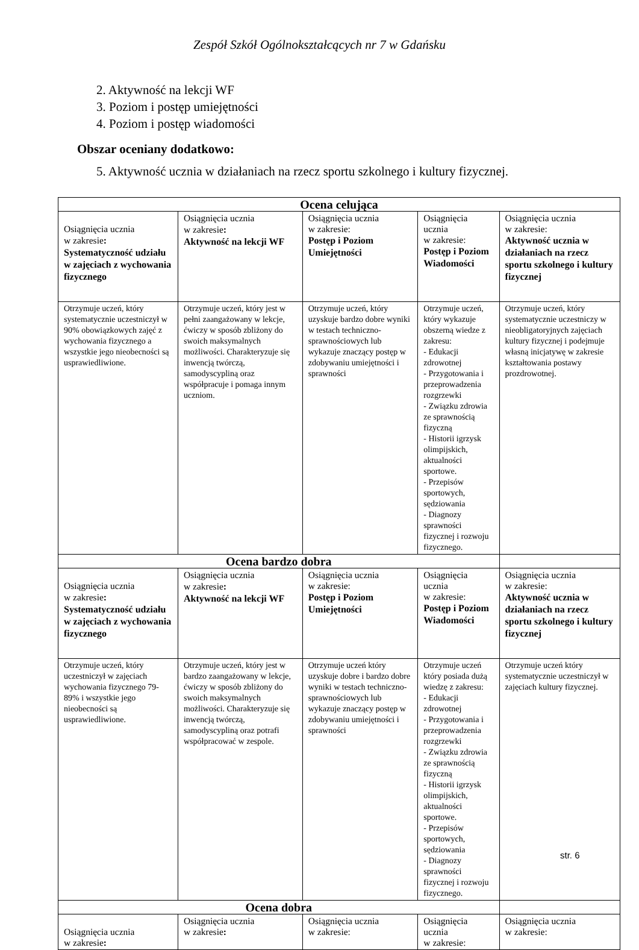Zespół Szkół Ogólnokształcących nr 7 w Gdańsku
2. Aktywność na lekcji WF
3. Poziom i postęp umiejętności
4. Poziom i postęp wiadomości
Obszar oceniany dodatkowo:
5. Aktywność ucznia w działaniach na rzecz sportu szkolnego i kultury fizycznej.
| Ocena celująca | | | | |
| Osiągnięcia ucznia w zakresie : Systematyczność udziału w zajęciach z wychowania fizycznego | Osiągnięcia ucznia w zakresie : Aktywność na lekcji WF | Osiągnięcia ucznia w zakresie: Postęp i Poziom Umiejętności | Osiągnięcia ucznia w zakresie: Postęp i Poziom Wiadomości | Osiągnięcia ucznia w zakresie: Aktywność ucznia w działaniach na rzecz sportu szkolnego i kultury fizycznej |
| Otrzymuje uczeń, który systematycznie uczestniczył w 90% obowiązkowych zajęć z wychowania fizycznego a wszystkie jego nieobecności są usprawiedliwione. | Otrzymuje uczeń, który jest w pełni zaangażowany w lekcje, ćwiczy w sposób zbliżony do swoich maksymalnych możliwości. Charakteryzuje się inwencją twórczą, samodyscypliną oraz współpracuje i pomaga innym uczniom. | Otrzymuje uczeń, który uzyskuje bardzo dobre wyniki w testach techniczno-sprawnościowych lub wykazuje znaczący postęp w zdobywaniu umiejętności i sprawności | Otrzymuje uczeń, który wykazuje obszerną wiedze z zakresu: - Edukacji zdrowotnej - Przygotowania i przeprowadzenia rozgrzewki - Związku zdrowia ze sprawnością fizyczną - Historii igrzysk olimpijskich, aktualności sportowe. - Przepisów sportowych, sędziowania - Diagnozy sprawności fizycznej i rozwoju fizycznego. | Otrzymuje uczeń, który systematycznie uczestniczy w nieobligatoryjnych zajęciach kultury fizycznej i podejmuje własną inicjatywę w zakresie kształtowania postawy prozdrowotnej. |
| Ocena bardzo dobra | | | | |
| Osiągnięcia ucznia w zakresie : Systematyczność udziału w zajęciach z wychowania fizycznego | Osiągnięcia ucznia w zakresie : Aktywność na lekcji WF | Osiągnięcia ucznia w zakresie: Postęp i Poziom Umiejętności | Osiągnięcia ucznia w zakresie: Postęp i Poziom Wiadomości | Osiągnięcia ucznia w zakresie: Aktywność ucznia w działaniach na rzecz sportu szkolnego i kultury fizycznej |
| Otrzymuje uczeń, który uczestniczył w zajęciach wychowania fizycznego 79-89% i wszystkie jego nieobecności są usprawiedliwione. | Otrzymuje uczeń, który jest w bardzo zaangażowany w lekcje, ćwiczy w sposób zbliżony do swoich maksymalnych możliwości. Charakteryzuje się inwencją twórczą, samodyscypliną oraz potrafi współpracować w zespole. | Otrzymuje uczeń który uzyskuje dobre i bardzo dobre wyniki w testach techniczno-sprawnościowych lub wykazuje znaczący postęp w zdobywaniu umiejętności i sprawności | Otrzymuje uczeń który posiada dużą wiedzę z zakresu: - Edukacji zdrowotnej - Przygotowania i przeprowadzenia rozgrzewki - Związku zdrowia ze sprawnością fizyczną - Historii igrzysk olimpijskich, aktualności sportowe. - Przepisów sportowych, sędziowania - Diagnozy sprawności fizycznej i rozwoju fizycznego. | Otrzymuje uczeń który systematycznie uczestniczył w zajęciach kultury fizycznej. |
| Ocena dobra | | | | |
| Osiągnięcia ucznia w zakresie : | Osiągnięcia ucznia w zakresie : | Osiągnięcia ucznia w zakresie: | Osiągnięcia ucznia w zakresie: | Osiągnięcia ucznia w zakresie: |
str. 6